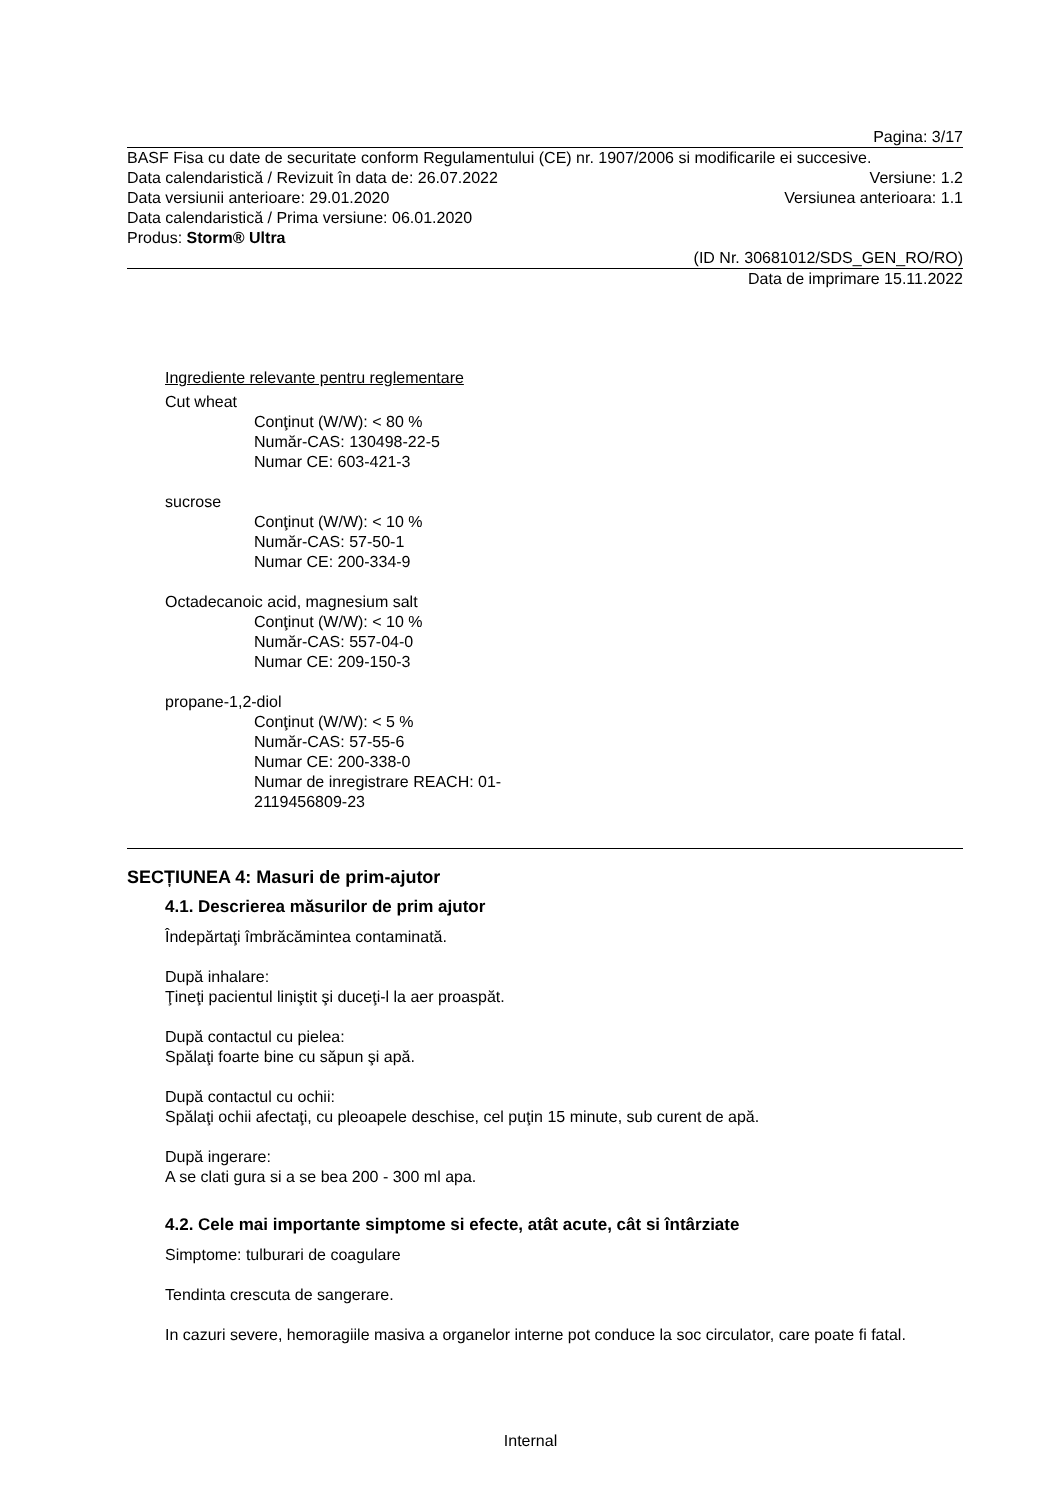Pagina: 3/17
BASF Fisa cu date de securitate conform Regulamentului (CE) nr. 1907/2006 si modificarile ei succesive.
Data calendaristică / Revizuit în data de: 26.07.2022 Versiune: 1.2
Data versiunii anterioare: 29.01.2020 Versiunea anterioara: 1.1
Data calendaristică / Prima versiune: 06.01.2020
Produs: Storm® Ultra
(ID Nr. 30681012/SDS_GEN_RO/RO)
Data de imprimare 15.11.2022
Ingrediente relevante pentru reglementare
Cut wheat
Conţinut (W/W): < 80 %
Număr-CAS: 130498-22-5
Numar CE: 603-421-3
sucrose
Conţinut (W/W): < 10 %
Număr-CAS: 57-50-1
Numar CE: 200-334-9
Octadecanoic acid, magnesium salt
Conţinut (W/W): < 10 %
Număr-CAS: 557-04-0
Numar CE: 209-150-3
propane-1,2-diol
Conţinut (W/W): < 5 %
Număr-CAS: 57-55-6
Numar CE: 200-338-0
Numar de inregistrare REACH: 01-
2119456809-23
SECȚIUNEA 4: Masuri de prim-ajutor
4.1. Descrierea măsurilor de prim ajutor
Îndepărtaţi îmbrăcămintea contaminată.
După inhalare:
Ţineţi pacientul liniştit şi duceţi-l la aer proaspăt.
După contactul cu pielea:
Spălaţi foarte bine cu săpun şi apă.
După contactul cu ochii:
Spălaţi ochii afectaţi, cu pleoapele deschise, cel puţin 15 minute, sub curent de apă.
După ingerare:
A se clati gura si a se bea 200 - 300 ml apa.
4.2. Cele mai importante simptome si efecte, atât acute, cât si întârziate
Simptome: tulburari de coagulare
Tendinta crescuta de sangerare.
In cazuri severe, hemoragiile masiva a organelor interne pot conduce la soc circulator, care poate fi fatal.
Internal